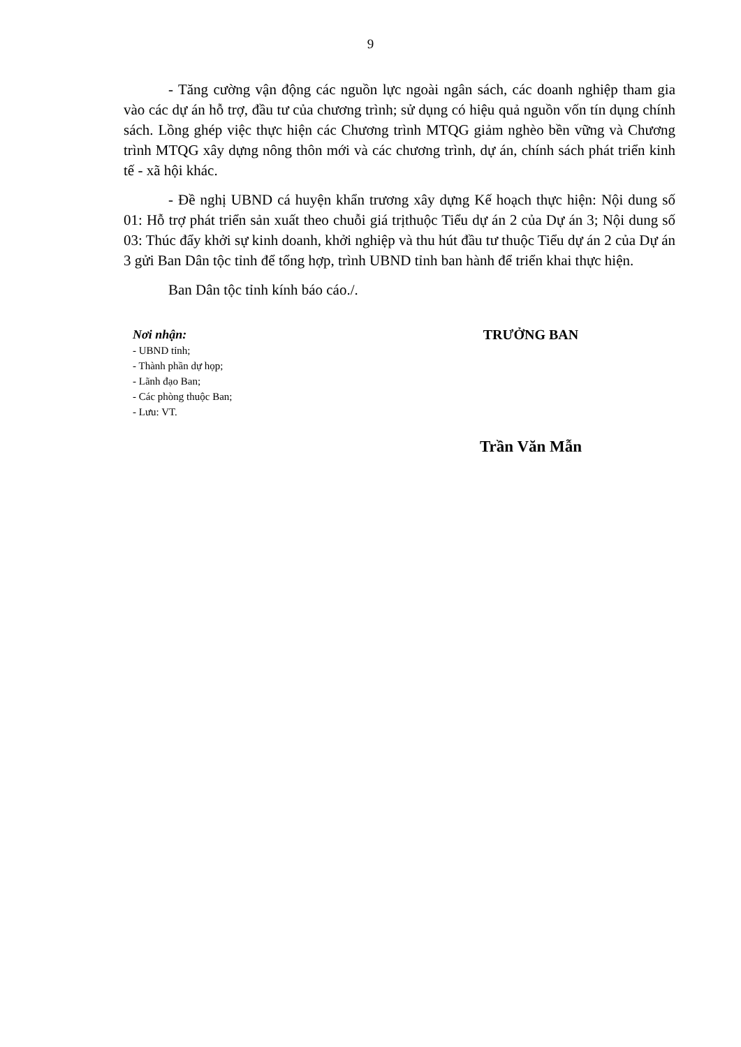9
- Tăng cường vận động các nguồn lực ngoài ngân sách, các doanh nghiệp tham gia vào các dự án hỗ trợ, đầu tư của chương trình; sử dụng có hiệu quả nguồn vốn tín dụng chính sách. Lồng ghép việc thực hiện các Chương trình MTQG giảm nghèo bền vững và Chương trình MTQG xây dựng nông thôn mới và các chương trình, dự án, chính sách phát triển kinh tế - xã hội khác.
- Đề nghị UBND cá huyện khẩn trương xây dựng Kế hoạch thực hiện: Nội dung số 01: Hỗ trợ phát triển sản xuất theo chuỗi giá trịthuộc Tiểu dự án 2 của Dự án 3; Nội dung số 03: Thúc đẩy khởi sự kinh doanh, khởi nghiệp và thu hút đầu tư thuộc Tiểu dự án 2 của Dự án 3 gửi Ban Dân tộc tỉnh để tổng hợp, trình UBND tỉnh ban hành để triển khai thực hiện.
Ban Dân tộc tỉnh kính báo cáo./.
Nơi nhận:
- UBND tỉnh;
- Thành phần dự họp;
- Lãnh đạo Ban;
- Các phòng thuộc Ban;
- Lưu: VT.
TRƯỞNG BAN
Trần Văn Mẫn